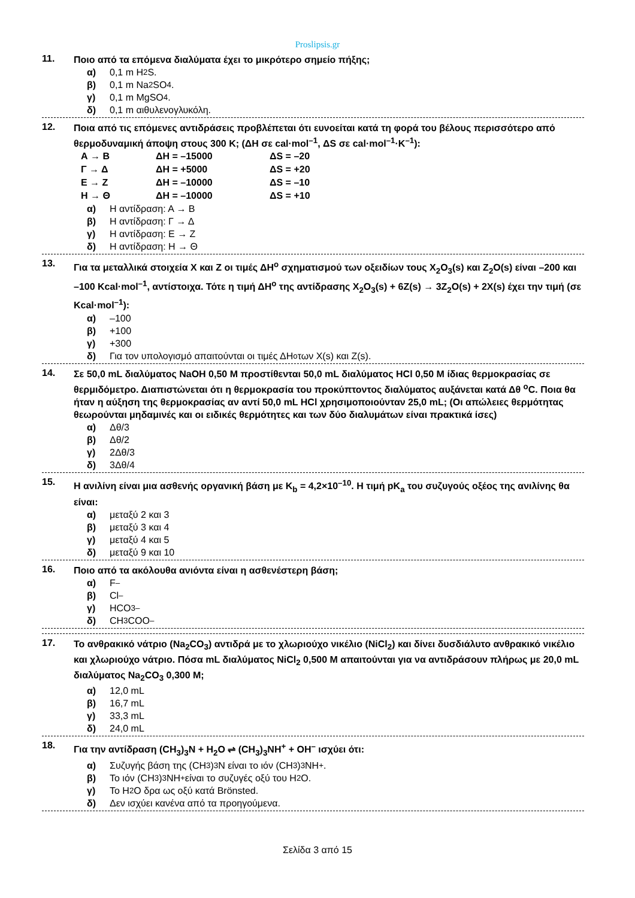Proslipsis.gr
11.
Ποιο από τα επόμενα διαλύματα έχει το μικρότερο σημείο πήξης;
α) 0,1 m H<sub>2</sub>S.
β) 0,1 m Na<sub>2</sub>SO<sub>4</sub>.
γ) 0,1 m MgSO<sub>4</sub>.
δ) 0,1 m αιθυλενογλυκόλη.
12.
Ποια από τις επόμενες αντιδράσεις προβλέπεται ότι ευνοείται κατά τη φορά του βέλους περισσότερο από θερμοδυναμική άποψη στους 300 K; (ΔH σε cal·mol<sup>–1</sup>, ΔS σε cal·mol<sup>–1</sup>·K<sup>–1</sup>):
Α → Β ΔΗ = –15000 ΔS = –20
Γ → Δ ΔΗ = +5000 ΔS = +20
Ε → Ζ ΔΗ = –10000 ΔS = –10
Η → Θ ΔΗ = –10000 ΔS = +10
α) Η αντίδραση: Α → Β
β) Η αντίδραση: Γ → Δ
γ) Η αντίδραση: Ε → Ζ
δ) Η αντίδραση: Η → Θ
13.
Για τα μεταλλικά στοιχεία X και Z οι τιμές ΔH<sup>o</sup> σχηματισμού των οξειδίων τους X<sub>2</sub>O<sub>3</sub>(s) και Z<sub>2</sub>O(s) είναι –200 και –100 Kcal·mol<sup>–1</sup>, αντίστοιχα. Τότε η τιμή ΔH<sup>o</sup> της αντίδρασης X<sub>2</sub>O<sub>3</sub>(s) + 6Z(s) → 3Z<sub>2</sub>O(s) + 2X(s) έχει την τιμή (σε Kcal·mol<sup>–1</sup>):
α) –100
β) +100
γ) +300
δ) Για τον υπολογισμό απαιτούνται οι τιμές ΔH<sup>o</sup> των X(s) και Z(s).
14.
Σε 50,0 mL διαλύματος NaOH 0,50 M προστίθενται 50,0 mL διαλύματος HCl 0,50 M ίδιας θερμοκρασίας σε θερμιδόμετρο. Διαπιστώνεται ότι η θερμοκρασία του προκύπτοντος διαλύματος αυξάνεται κατά Δθ <sup>o</sup>C. Ποια θα ήταν η αύξηση της θερμοκρασίας αν αντί 50,0 mL HCl χρησιμοποιούνταν 25,0 mL; (Οι απώλειες θερμότητας θεωρούνται μηδαμινές και οι ειδικές θερμότητες και των δύο διαλυμάτων είναι πρακτικά ίσες)
α) Δθ/3
β) Δθ/2
γ) 2Δθ/3
δ) 3Δθ/4
15.
Η ανιλίνη είναι μια ασθενής οργανική βάση με K<sub>b</sub> = 4,2×10<sup>–10</sup>. Η τιμή pK<sub>a</sub> του συζυγούς οξέος της ανιλίνης θα είναι:
α) μεταξύ 2 και 3
β) μεταξύ 3 και 4
γ) μεταξύ 4 και 5
δ) μεταξύ 9 και 10
16.
Ποιο από τα ακόλουθα ανιόντα είναι η ασθενέστερη βάση;
α) F<sup>–</sup>
β) Cl<sup>–</sup>
γ) HCO<sub>3</sub><sup>–</sup>
δ) CH<sub>3</sub>COO<sup>–</sup>
17.
Το ανθρακικό νάτριο (Na<sub>2</sub>CO<sub>3</sub>) αντιδρά με το χλωριούχο νικέλιο (NiCl<sub>2</sub>) και δίνει δυσδιάλυτο ανθρακικό νικέλιο και χλωριούχο νάτριο. Πόσα mL διαλύματος NiCl<sub>2</sub> 0,500 M απαιτούνται για να αντιδράσουν πλήρως με 20,0 mL διαλύματος Na<sub>2</sub>CO<sub>3</sub> 0,300 M;
α) 12,0 mL
β) 16,7 mL
γ) 33,3 mL
δ) 24,0 mL
18.
Για την αντίδραση (CH<sub>3</sub>)<sub>3</sub>N + H<sub>2</sub>O ⇌ (CH<sub>3</sub>)<sub>3</sub>NH<sup>+</sup> + OH<sup>–</sup> ισχύει ότι:
α) Συζυγής βάση της (CH<sub>3</sub>)<sub>3</sub>N είναι το ιόν (CH<sub>3</sub>)<sub>3</sub>NH<sup>+</sup>.
β) Το ιόν (CH<sub>3</sub>)<sub>3</sub>NH<sup>+</sup> είναι το συζυγές οξύ του H<sub>2</sub>O.
γ) Το H<sub>2</sub>O δρα ως οξύ κατά Brönsted.
δ) Δεν ισχύει κανένα από τα προηγούμενα.
Σελίδα 3 από 15